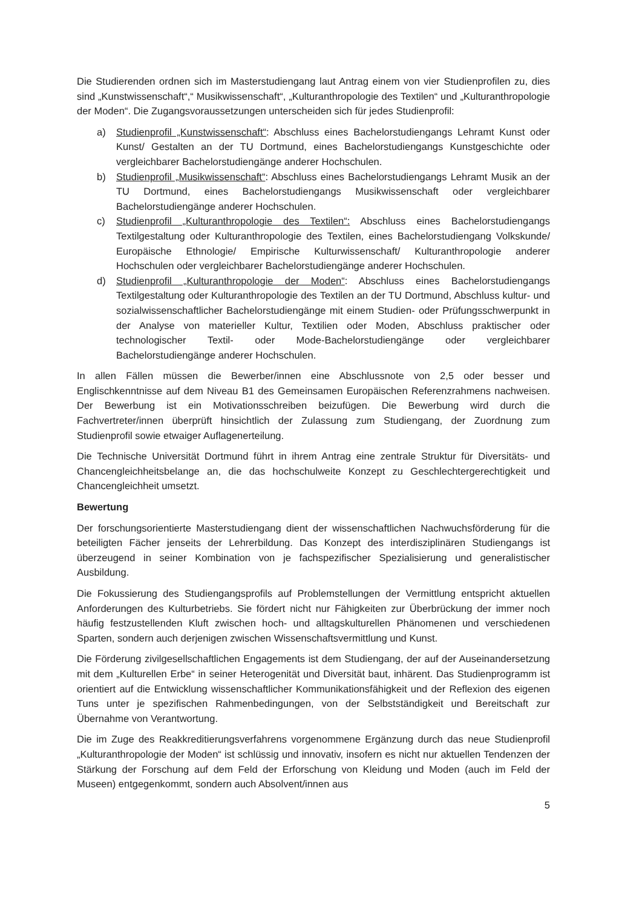Die Studierenden ordnen sich im Masterstudiengang laut Antrag einem von vier Studienprofilen zu, dies sind „Kunstwissenschaft“,“ Musikwissenschaft“, „Kulturanthropologie des Textilen“ und „Kulturanthropologie der Moden“. Die Zugangsvoraussetzungen unterscheiden sich für jedes Studienprofil:
a) Studienprofil „Kunstwissenschaft“: Abschluss eines Bachelorstudiengangs Lehramt Kunst oder Kunst/ Gestalten an der TU Dortmund, eines Bachelorstudiengangs Kunstgeschichte oder vergleichbarer Bachelorstudiengänge anderer Hochschulen.
b) Studienprofil „Musikwissenschaft“: Abschluss eines Bachelorstudiengangs Lehramt Musik an der TU Dortmund, eines Bachelorstudiengangs Musikwissenschaft oder vergleichbarer Bachelorstudiengänge anderer Hochschulen.
c) Studienprofil „Kulturanthropologie des Textilen“: Abschluss eines Bachelorstudiengangs Textilgestaltung oder Kulturanthropologie des Textilen, eines Bachelorstudiengang Volkskunde/ Europäische Ethnologie/ Empirische Kulturwissenschaft/ Kulturanthropologie anderer Hochschulen oder vergleichbarer Bachelorstudiengänge anderer Hochschulen.
d) Studienprofil „Kulturanthropologie der Moden“: Abschluss eines Bachelorstudiengangs Textilgestaltung oder Kulturanthropologie des Textilen an der TU Dortmund, Abschluss kultur- und sozialwissenschaftlicher Bachelorstudiengänge mit einem Studien- oder Prüfungsschwerpunkt in der Analyse von materieller Kultur, Textilien oder Moden, Abschluss praktischer oder technologischer Textil- oder Mode-Bachelorstudiengänge oder vergleichbarer Bachelorstudiengänge anderer Hochschulen.
In allen Fällen müssen die Bewerber/innen eine Abschlussnote von 2,5 oder besser und Englischkenntnisse auf dem Niveau B1 des Gemeinsamen Europäischen Referenzrahmens nachweisen. Der Bewerbung ist ein Motivationsschreiben beizufügen. Die Bewerbung wird durch die Fachvertreter/innen überprüft hinsichtlich der Zulassung zum Studiengang, der Zuordnung zum Studienprofil sowie etwaiger Auflagenerteilung.
Die Technische Universität Dortmund führt in ihrem Antrag eine zentrale Struktur für Diversitäts- und Chancengleichheitsbelange an, die das hochschulweite Konzept zu Geschlechtergerechtigkeit und Chancengleichheit umsetzt.
Bewertung
Der forschungsorientierte Masterstudiengang dient der wissenschaftlichen Nachwuchsförderung für die beteiligten Fächer jenseits der Lehrerbildung. Das Konzept des interdisziplinären Studiengangs ist überzeugend in seiner Kombination von je fachspezifischer Spezialisierung und generalistischer Ausbildung.
Die Fokussierung des Studiengangsprofils auf Problemstellungen der Vermittlung entspricht aktuellen Anforderungen des Kulturbetriebs. Sie fördert nicht nur Fähigkeiten zur Überbrückung der immer noch häufig festzustellenden Kluft zwischen hoch- und alltagskulturellen Phänomenen und verschiedenen Sparten, sondern auch derjenigen zwischen Wissenschaftsvermittlung und Kunst.
Die Förderung zivilgesellschaftlichen Engagements ist dem Studiengang, der auf der Auseinandersetzung mit dem „Kulturellen Erbe“ in seiner Heterogenität und Diversität baut, inhärent. Das Studienprogramm ist orientiert auf die Entwicklung wissenschaftlicher Kommunikationsfähigkeit und der Reflexion des eigenen Tuns unter je spezifischen Rahmenbedingungen, von der Selbstständigkeit und Bereitschaft zur Übernahme von Verantwortung.
Die im Zuge des Reakkreditierungsverfahrens vorgenommene Ergänzung durch das neue Studienprofil „Kulturanthropologie der Moden“ ist schlüssig und innovativ, insofern es nicht nur aktuellen Tendenzen der Stärkung der Forschung auf dem Feld der Erforschung von Kleidung und Moden (auch im Feld der Museen) entgegenkommt, sondern auch Absolvent/innen aus
5